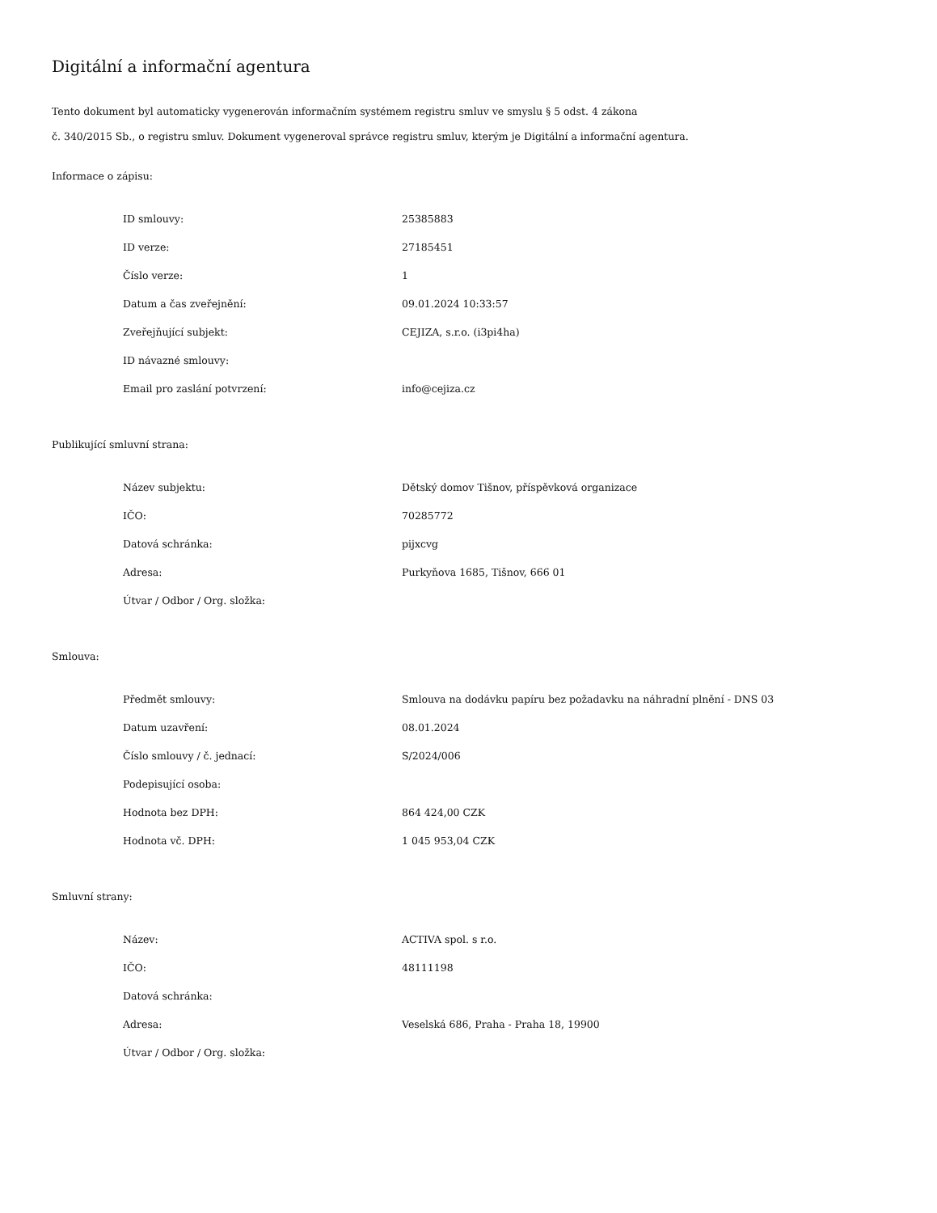Digitální a informační agentura
Tento dokument byl automaticky vygenerován informačním systémem registru smluv ve smyslu § 5 odst. 4 zákona
č. 340/2015 Sb., o registru smluv. Dokument vygeneroval správce registru smluv, kterým je Digitální a informační agentura.
Informace o zápisu:
| ID smlouvy: | 25385883 |
| ID verze: | 27185451 |
| Číslo verze: | 1 |
| Datum a čas zveřejnění: | 09.01.2024 10:33:57 |
| Zveřejňující subjekt: | CEJIZA, s.r.o. (i3pi4ha) |
| ID návazné smlouvy: | |
| Email pro zaslání potvrzení: | info@cejiza.cz |
Publikující smluvní strana:
| Název subjektu: | Dětský domov Tišnov, příspěvková organizace |
| IČO: | 70285772 |
| Datová schránka: | pijxcvg |
| Adresa: | Purkyňova 1685, Tišnov, 666 01 |
| Útvar / Odbor / Org. složka: | |
Smlouva:
| Předmět smlouvy: | Smlouva na dodávku papíru bez požadavku na náhradní plnění - DNS 03 |
| Datum uzavření: | 08.01.2024 |
| Číslo smlouvy / č. jednací: | S/2024/006 |
| Podepisující osoba: | |
| Hodnota bez DPH: | 864 424,00 CZK |
| Hodnota vč. DPH: | 1 045 953,04 CZK |
Smluvní strany:
| Název: | ACTIVA spol. s r.o. |
| IČO: | 48111198 |
| Datová schránka: | |
| Adresa: | Veselská 686, Praha - Praha 18, 19900 |
| Útvar / Odbor / Org. složka: | |